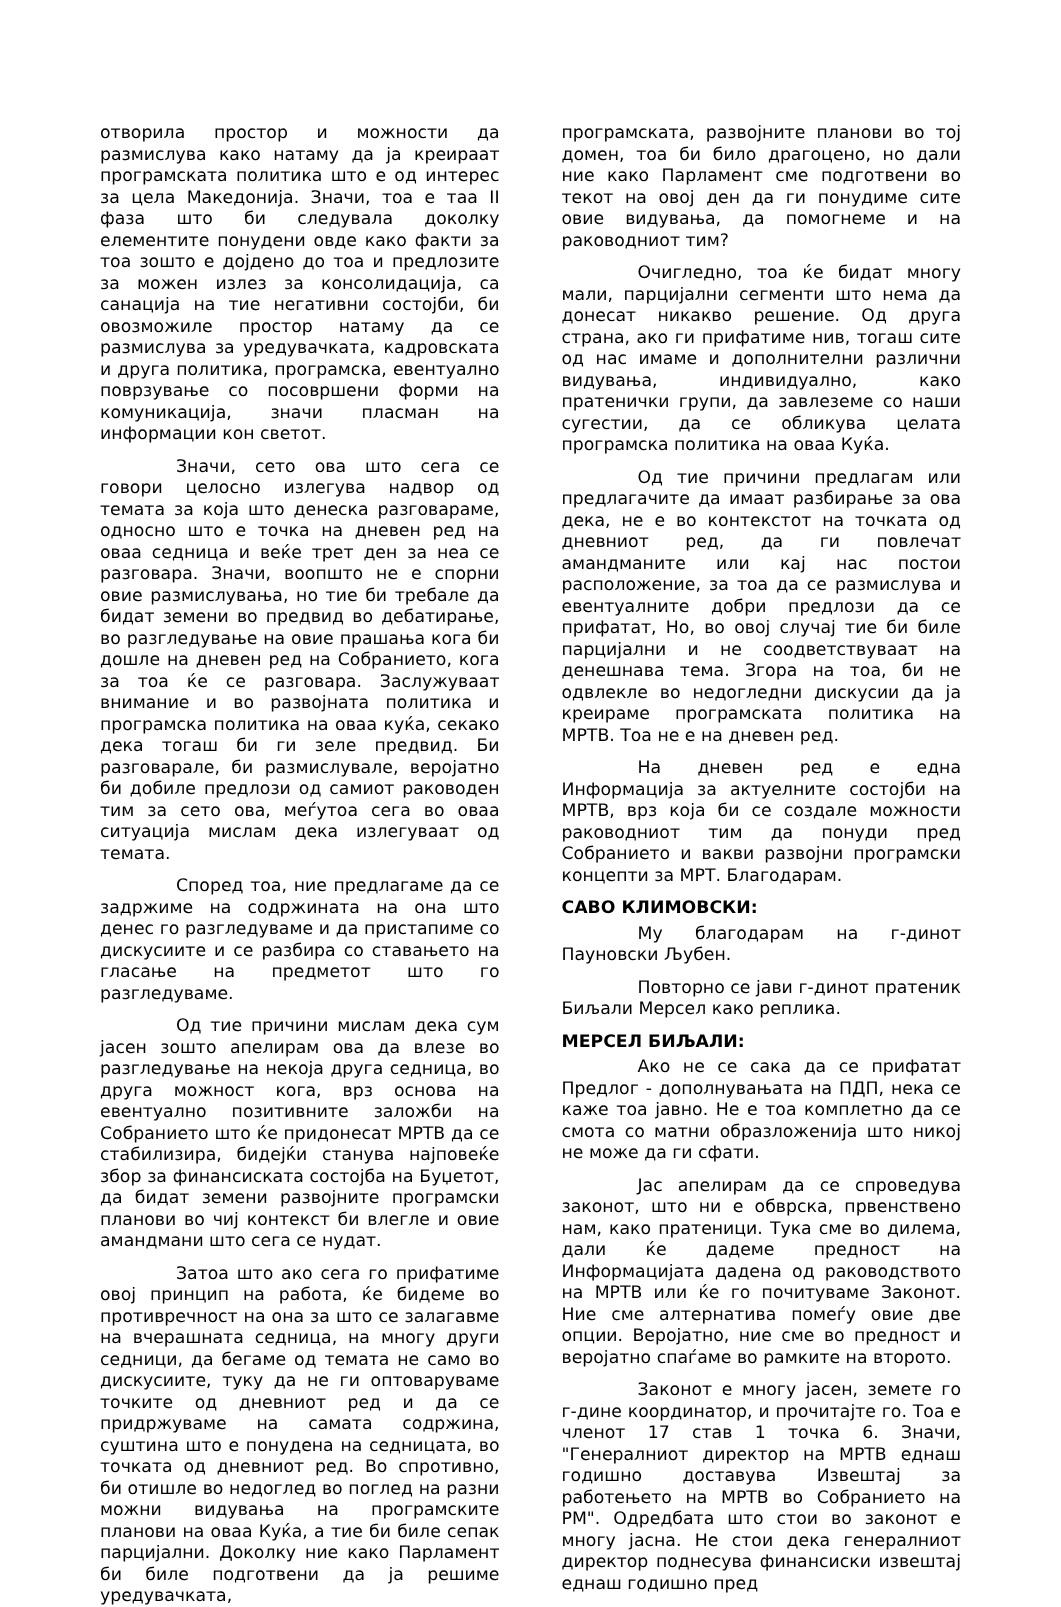отворила простор и можности да размислува како натаму да ја креираат програмската политика што е од интерес за цела Македонија. Значи, тоа е таа II фаза што би следувала доколку елементите понудени овде како факти за тоа зошто е дојдено до тоа и предлозите за можен излез за консолидација, са санација на тие негативни состојби, би овозможиле простор натаму да се размислува за уредувачката, кадровската и друга политика, програмска, евентуално поврзување со посовршени форми на комуникација, значи пласман на информации кон светот.
Значи, сето ова што сега се говори целосно излегува надвор од темата за која што денеска разговараме, односно што е точка на дневен ред на оваа седница и веќе трет ден за неа се разговара. Значи, воопшто не е спорни овие размислувања, но тие би требале да бидат земени во предвид во дебатирање, во разгледување на овие прашања кога би дошле на дневен ред на Собранието, кога за тоа ќе се разговара. Заслужуваат внимание и во развојната политика и програмска политика на оваа куќа, секако дека тогаш би ги зеле предвид. Би разговарале, би размислувале, веројатно би добиле предлози од самиот раководен тим за сето ова, меѓутоа сега во оваа ситуација мислам дека излегуваат од темата.
Според тоа, ние предлагаме да се задржиме на содржината на она што денес го разгледуваме и да пристапиме со дискусиите и се разбира со ставањето на гласање на предметот што го разгледуваме.
Од тие причини мислам дека сум јасен зошто апелирам ова да влезе во разгледување на некоја друга седница, во друга можност кога, врз основа на евентуално позитивните заложби на Собранието што ќе придонесат МРТВ да се стабилизира, бидејќи станува најповеќе збор за финансиската состојба на Буџетот, да бидат земени развојните програмски планови во чиј контекст би влегле и овие амандмани што сега се нудат.
Затоа што ако сега го прифатиме овој принцип на работа, ќе бидеме во противречност на она за што се залагавме на вчерашната седница, на многу други седници, да бегаме од темата не само во дискусиите, туку да не ги оптоваруваме точките од дневниот ред и да се придржуваме на самата содржина, суштина што е понудена на седницата, во точката од дневниот ред. Во спротивно, би отишле во недоглед во поглед на разни можни видувања на програмските планови на оваа Куќа, а тие би биле сепак парцијални. Доколку ние како Парламент би биле подготвени да ја решиме уредувачката,
програмската, развојните планови во тој домен, тоа би било драгоцено, но дали ние како Парламент сме подготвени во текот на овој ден да ги понудиме сите овие видувања, да помогнеме и на раководниот тим?
Очигледно, тоа ќе бидат многу мали, парцијални сегменти што нема да донесат никакво решение. Од друга страна, ако ги прифатиме нив, тогаш сите од нас имаме и дополнителни различни видувања, индивидуално, како пратенички групи, да завлеземе со наши сугестии, да се обликува целата програмска политика на оваа Куќа.
Од тие причини предлагам или предлагачите да имаат разбирање за ова дека, не е во контекстот на точката од дневниот ред, да ги повлечат амандманите или кај нас постои расположение, за тоа да се размислува и евентуалните добри предлози да се прифатат, Но, во овој случај тие би биле парцијални и не соодветствуваат на денешнава тема. Згора на тоа, би не одвлекле во недогледни дискусии да ја креираме програмската политика на МРТВ. Тоа не е на дневен ред.
На дневен ред е една Информација за актуелните состојби на МРТВ, врз која би се создале можности раководниот тим да понуди пред Собранието и вакви развојни програмски концепти за МРТ. Благодарам.
САВО КЛИМОВСКИ:
Му благодарам на г-динот Пауновски Љубен.
Повторно се јави г-динот пратеник Биљали Мерсел како реплика.
МЕРСЕЛ БИЉАЛИ:
Ако не се сака да се прифатат Предлог - дополнувањата на ПДП, нека се каже тоа јавно. Не е тоа комплетно да се смота со матни образложенија што никој не може да ги сфати.
Јас апелирам да се спроведува законот, што ни е обврска, првенствено нам, како пратеници. Тука сме во дилема, дали ќе дадеме предност на Информацијата дадена од раководството на МРТВ или ќе го почитуваме Законот. Ние сме алтернатива помеѓу овие две опции. Веројатно, ние сме во предност и веројатно спаѓаме во рамките на второто.
Законот е многу јасен, земете го г-дине координатор, и прочитајте го. Тоа е членот 17 став 1 точка 6. Значи, "Генералниот директор на МРТВ еднаш годишно доставува Извештај за работењето на МРТВ во Собранието на РМ". Одредбата што стои во законот е многу јасна. Не стои дека генералниот директор поднесува финансиски извештај еднаш годишно пред